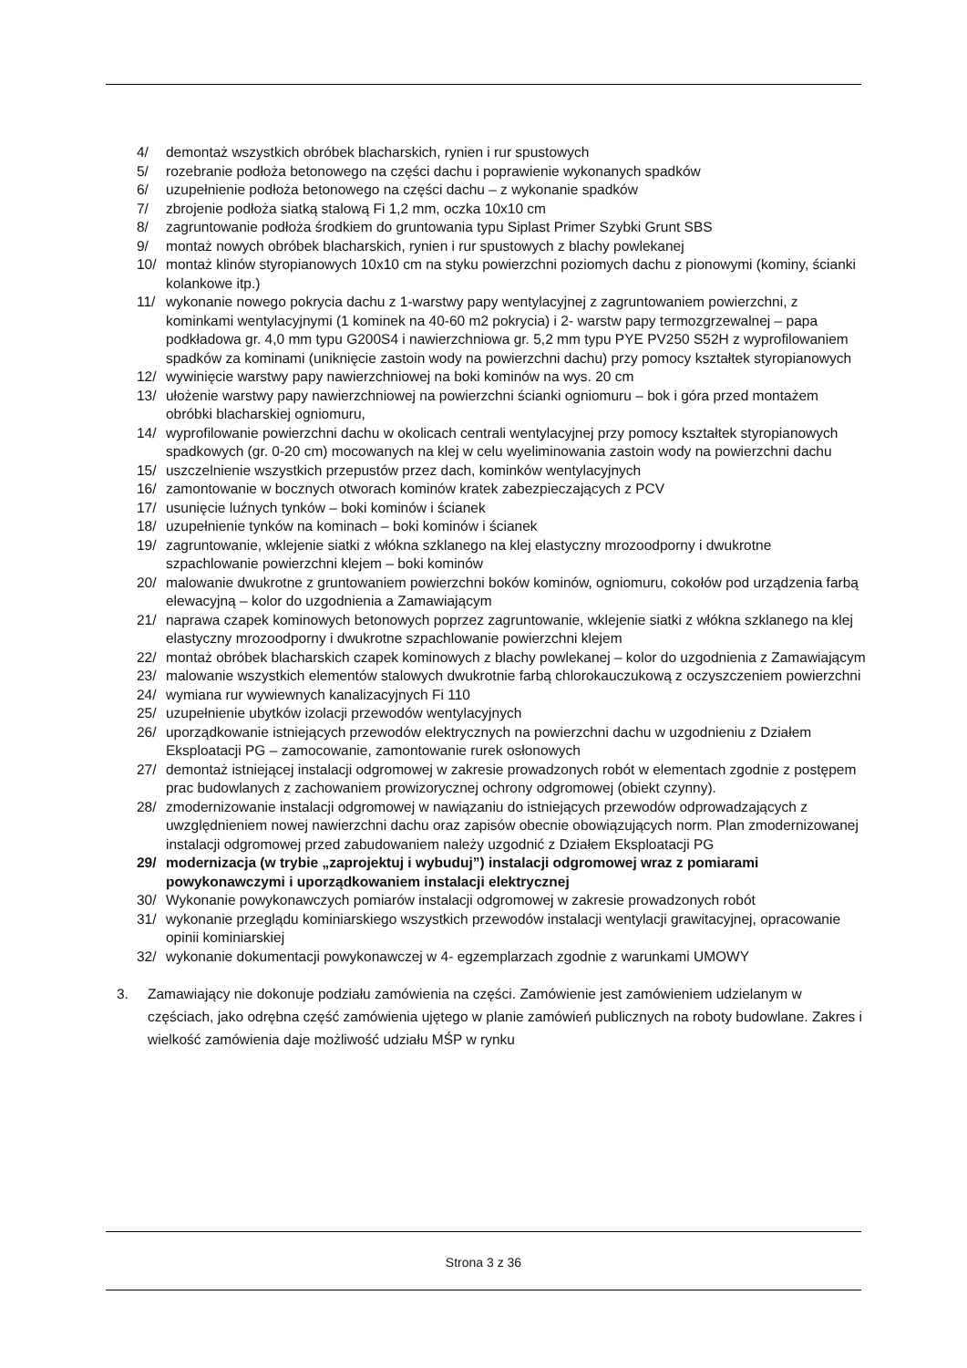4/ demontaż wszystkich obróbek blacharskich, rynien i rur spustowych
5/ rozebranie podłoża betonowego na części dachu i poprawienie wykonanych spadków
6/ uzupełnienie podłoża betonowego na części dachu – z wykonanie spadków
7/ zbrojenie podłoża siatką stalową Fi 1,2 mm, oczka 10x10 cm
8/ zagruntowanie podłoża środkiem do gruntowania typu Siplast Primer Szybki Grunt SBS
9/ montaż nowych obróbek blacharskich, rynien i rur spustowych z blachy powlekanej
10/ montaż klinów styropianowych 10x10 cm na styku powierzchni poziomych dachu z pionowymi (kominy, ścianki kolankowe itp.)
11/ wykonanie nowego pokrycia dachu z 1-warstwy papy wentylacyjnej z zagruntowaniem powierzchni, z kominkami wentylacyjnymi (1 kominek na 40-60 m2 pokrycia) i 2- warstw papy termozgrzewalnej – papa podkładowa gr. 4,0 mm typu G200S4 i nawierzchniowa gr. 5,2 mm typu PYE PV250 S52H z wyprofilowaniem spadków za kominami (uniknięcie zastoin wody na powierzchni dachu) przy pomocy kształtek styropianowych
12/ wywinięcie warstwy papy nawierzchniowej na boki kominów na wys. 20 cm
13/ ułożenie warstwy papy nawierzchniowej na powierzchni ścianki ogniomuru – bok i góra przed montażem obróbki blacharskiej ogniomuru,
14/ wyprofilowanie powierzchni dachu w okolicach centrali wentylacyjnej przy pomocy kształtek styropianowych spadkowych (gr. 0-20 cm) mocowanych na klej w celu wyeliminowania zastoin wody na powierzchni dachu
15/ uszczelnienie wszystkich przepustów przez dach, kominków wentylacyjnych
16/ zamontowanie w bocznych otworach kominów kratek zabezpieczających z PCV
17/ usunięcie luźnych tynków – boki kominów i ścianek
18/ uzupełnienie tynków na kominach – boki kominów i ścianek
19/ zagruntowanie, wklejenie siatki z włókna szklanego na klej elastyczny mrozoodporny i dwukrotne szpachlowanie powierzchni klejem – boki kominów
20/ malowanie dwukrotne z gruntowaniem powierzchni boków kominów, ogniomuru, cokołów pod urządzenia farbą elewacyjną – kolor do uzgodnienia a Zamawiającym
21/ naprawa czapek kominowych betonowych poprzez zagruntowanie, wklejenie siatki z włókna szklanego na klej elastyczny mrozoodporny i dwukrotne szpachlowanie powierzchni klejem
22/ montaż obróbek blacharskich czapek kominowych z blachy powlekanej – kolor do uzgodnienia z Zamawiającym
23/ malowanie wszystkich elementów stalowych dwukrotnie farbą chlorokauczukową z oczyszczeniem powierzchni
24/ wymiana rur wywiewnych kanalizacyjnych Fi 110
25/ uzupełnienie ubytków izolacji przewodów wentylacyjnych
26/ uporządkowanie istniejących przewodów elektrycznych na powierzchni dachu w uzgodnieniu z Działem Eksploatacji PG – zamocowanie, zamontowanie rurek osłonowych
27/ demontaż istniejącej instalacji odgromowej w zakresie prowadzonych robót w elementach zgodnie z postępem prac budowlanych z zachowaniem prowizorycznej ochrony odgromowej (obiekt czynny).
28/ zmodernizowanie instalacji odgromowej w nawiązaniu do istniejących przewodów odprowadzających z uwzględnieniem nowej nawierzchni dachu oraz zapisów obecnie obowiązujących norm. Plan zmodernizowanej instalacji odgromowej przed zabudowaniem należy uzgodnić z Działem Eksploatacji PG
29/ modernizacja (w trybie „zaprojektuj i wybuduj”) instalacji odgromowej wraz z pomiarami powykonawczymi i uporządkowaniem instalacji elektrycznej
30/ Wykonanie powykonawczych pomiarów instalacji odgromowej w zakresie prowadzonych robót
31/ wykonanie przeglądu kominiarskiego wszystkich przewodów instalacji wentylacji grawitacyjnej, opracowanie opinii kominiarskiej
32/ wykonanie dokumentacji powykonawczej w 4- egzemplarzach zgodnie z warunkami UMOWY
3. Zamawiający nie dokonuje podziału zamówienia na części. Zamówienie jest zamówieniem udzielanym w częściach, jako odrębna część zamówienia ujętego w planie zamówień publicznych na roboty budowlane. Zakres i wielkość zamówienia daje możliwość udziału MŚP w rynku
Strona 3 z 36